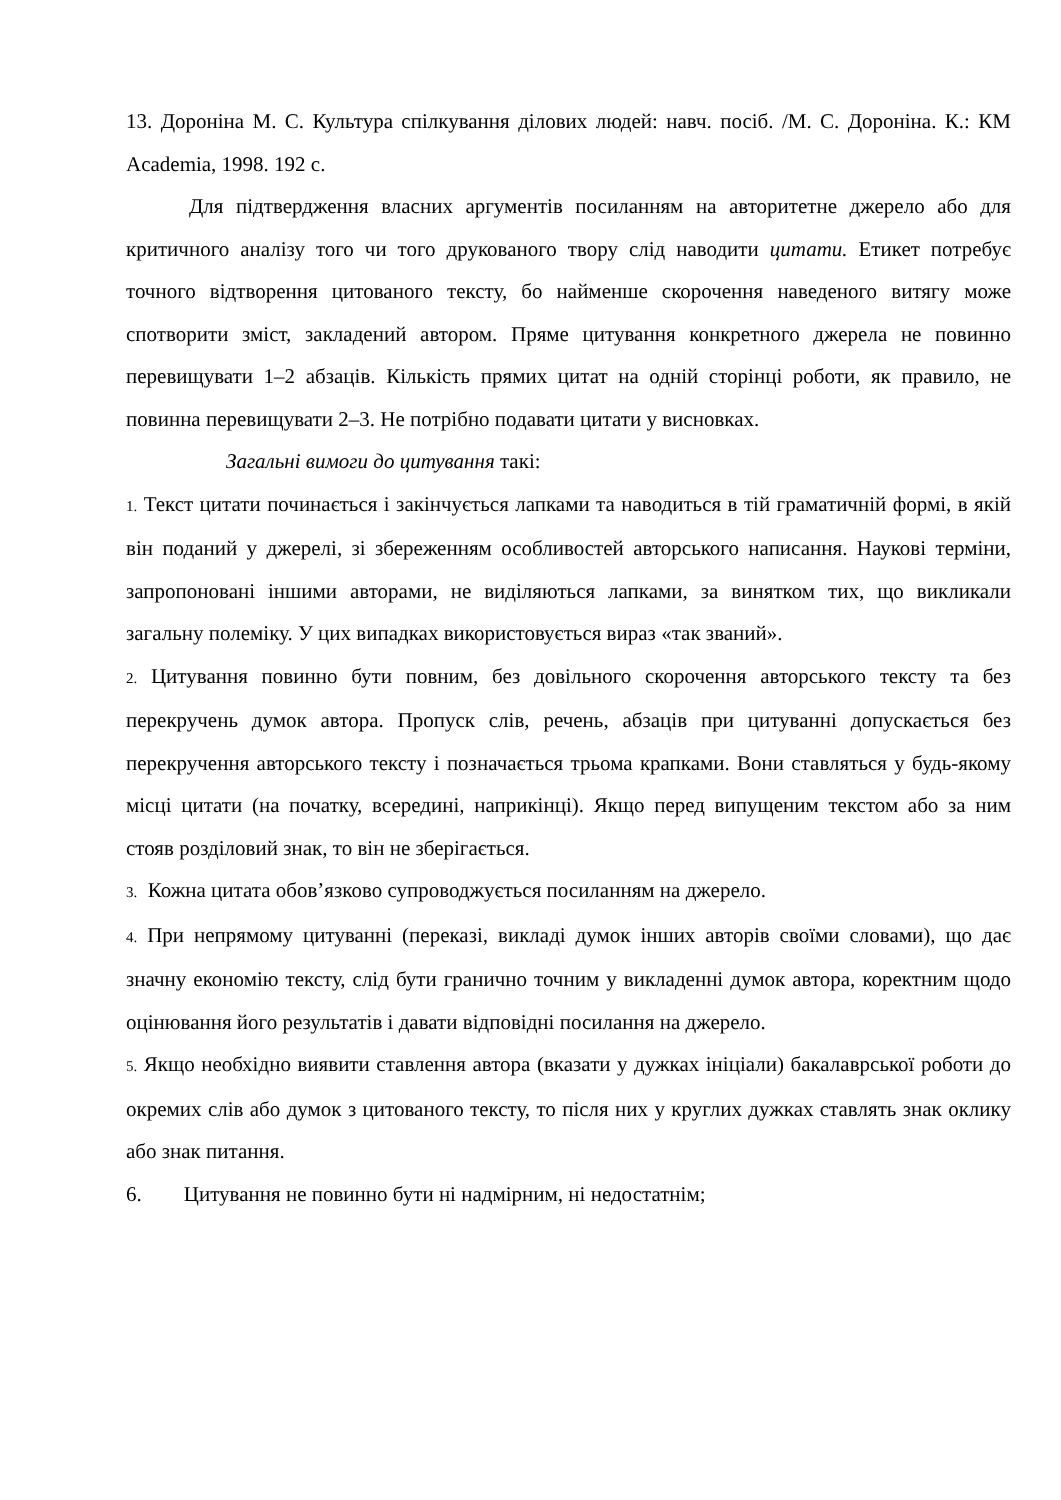13. Дороніна М. С. Культура спілкування ділових людей: навч. посіб. /М. С. Дороніна. К.: КМ Academia, 1998. 192 с.
Для підтвердження власних аргументів посиланням на авторитетне джерело або для критичного аналізу того чи того друкованого твору слід наводити цитати. Етикет потребує точного відтворення цитованого тексту, бо найменше скорочення наведеного витягу може спотворити зміст, закладений автором. Пряме цитування конкретного джерела не повинно перевищувати 1–2 абзаців. Кількість прямих цитат на одній сторінці роботи, як правило, не повинна перевищувати 2–3. Не потрібно подавати цитати у висновках.
Загальні вимоги до цитування такі:
1. Текст цитати починається і закінчується лапками та наводиться в тій граматичній формі, в якій він поданий у джерелі, зі збереженням особливостей авторського написання. Наукові терміни, запропоновані іншими авторами, не виділяються лапками, за винятком тих, що викликали загальну полеміку. У цих випадках використовується вираз «так званий».
2. Цитування повинно бути повним, без довільного скорочення авторського тексту та без перекручень думок автора. Пропуск слів, речень, абзаців при цитуванні допускається без перекручення авторського тексту і позначається трьома крапками. Вони ставляться у будь-якому місці цитати (на початку, всередині, наприкінці). Якщо перед випущеним текстом або за ним стояв розділовий знак, то він не зберігається.
3. Кожна цитата обов’язково супроводжується посиланням на джерело.
4. При непрямому цитуванні (переказі, викладі думок інших авторів своїми словами), що дає значну економію тексту, слід бути гранично точним у викладенні думок автора, коректним щодо оцінювання його результатів і давати відповідні посилання на джерело.
5. Якщо необхідно виявити ставлення автора (вказати у дужках ініціали) бакалаврської роботи до окремих слів або думок з цитованого тексту, то після них у круглих дужках ставлять знак оклику або знак питання.
6. Цитування не повинно бути ні надмірним, ні недостатнім;